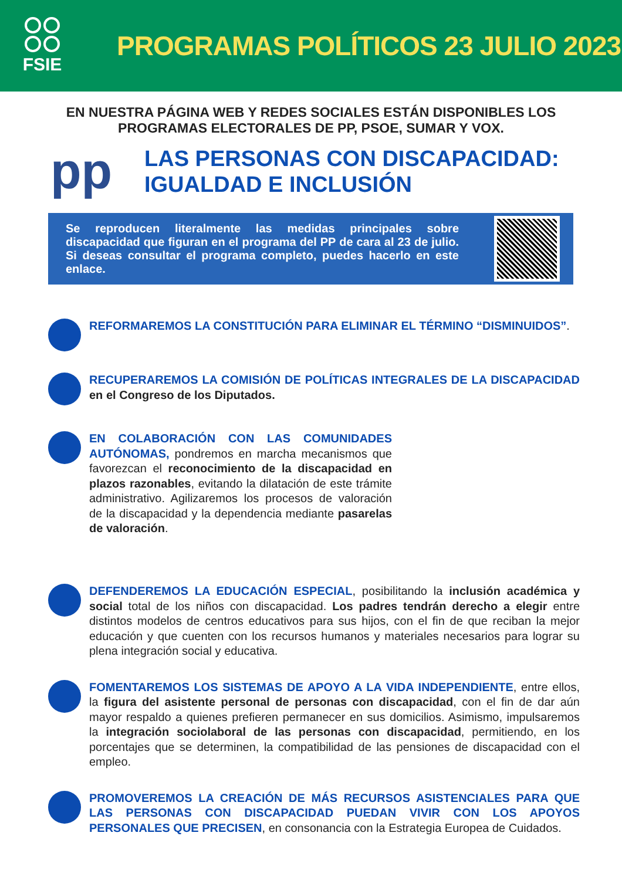FSIE
PROGRAMAS POLÍTICOS 23 JULIO 2023
EN NUESTRA PÁGINA WEB Y REDES SOCIALES ESTÁN DISPONIBLES LOS
PROGRAMAS ELECTORALES DE PP, PSOE, SUMAR Y VOX.
pp
LAS PERSONAS CON DISCAPACIDAD:
IGUALDAD E INCLUSIÓN
Se reproducen literalmente las medidas principales sobre discapacidad que figuran en el programa del PP de cara al 23 de julio. Si deseas consultar el programa completo, puedes hacerlo en este enlace.
REFORMAREMOS LA CONSTITUCIÓN PARA ELIMINAR EL TÉRMINO “DISMINUIDOS”.
RECUPERAREMOS LA COMISIÓN DE POLÍTICAS INTEGRALES DE LA DISCAPACIDAD en el Congreso de los Diputados.
EN COLABORACIÓN CON LAS COMUNIDADES AUTÓNOMAS, pondremos en marcha mecanismos que favorezcan el reconocimiento de la discapacidad en plazos razonables, evitando la dilatación de este trámite administrativo. Agilizaremos los procesos de valoración de la discapacidad y la dependencia mediante pasarelas de valoración.
DEFENDEREMOS LA EDUCACIÓN ESPECIAL, posibilitando la inclusión académica y social total de los niños con discapacidad. Los padres tendrán derecho a elegir entre distintos modelos de centros educativos para sus hijos, con el fin de que reciban la mejor educación y que cuenten con los recursos humanos y materiales necesarios para lograr su plena integración social y educativa.
FOMENTAREMOS LOS SISTEMAS DE APOYO A LA VIDA INDEPENDIENTE, entre ellos, la figura del asistente personal de personas con discapacidad, con el fin de dar aún mayor respaldo a quienes prefieren permanecer en sus domicilios. Asimismo, impulsaremos la integración sociolaboral de las personas con discapacidad, permitiendo, en los porcentajes que se determinen, la compatibilidad de las pensiones de discapacidad con el empleo.
PROMOVEREMOS LA CREACIÓN DE MÁS RECURSOS ASISTENCIALES PARA QUE LAS PERSONAS CON DISCAPACIDAD PUEDAN VIVIR CON LOS APOYOS PERSONALES QUE PRECISEN, en consonancia con la Estrategia Europea de Cuidados.